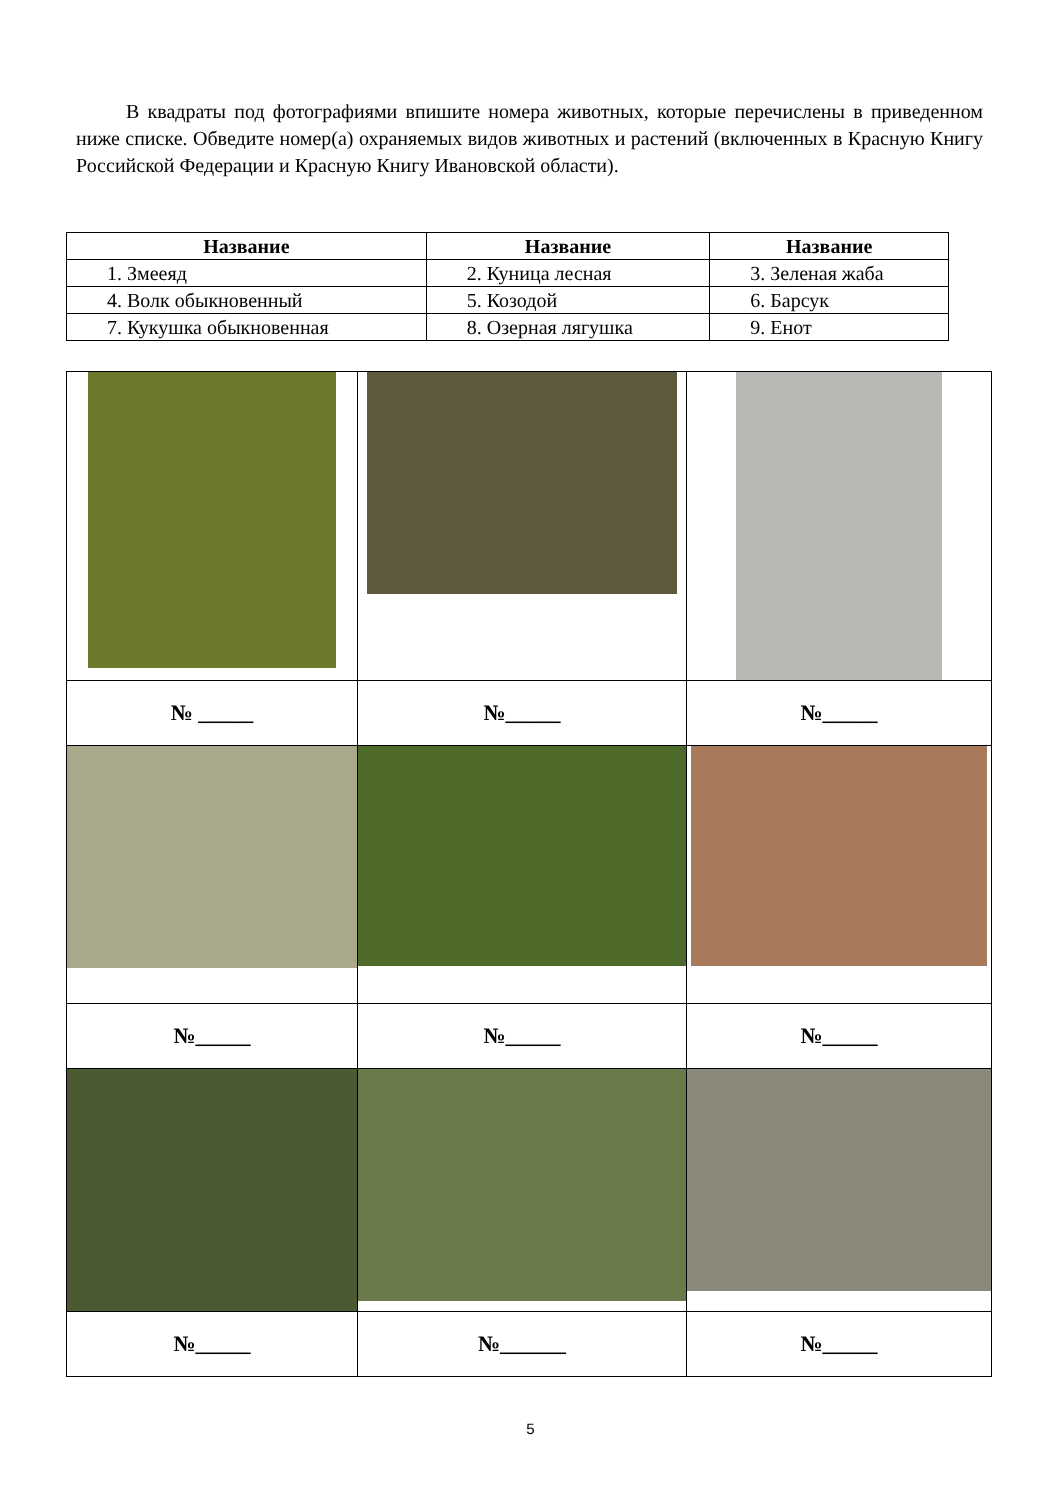В квадраты под фотографиями впишите номера животных, которые перечислены в приведенном ниже списке. Обведите номер(а) охраняемых видов животных и растений (включенных в Красную Книгу Российской Федерации и Красную Книгу Ивановской области).
| Название | Название | Название |
| --- | --- | --- |
| 1. Змееяд | 2. Куница лесная | 3. Зеленая жаба |
| 4. Волк обыкновенный | 5. Козодой | 6. Барсук |
| 7. Кукушка обыкновенная | 8. Озерная лягушка | 9. Енот |
| № _____ | №_____ | №_____ |
| №_____ | №_____ | №_____ |
| №_____ | №______ | №_____ |
5